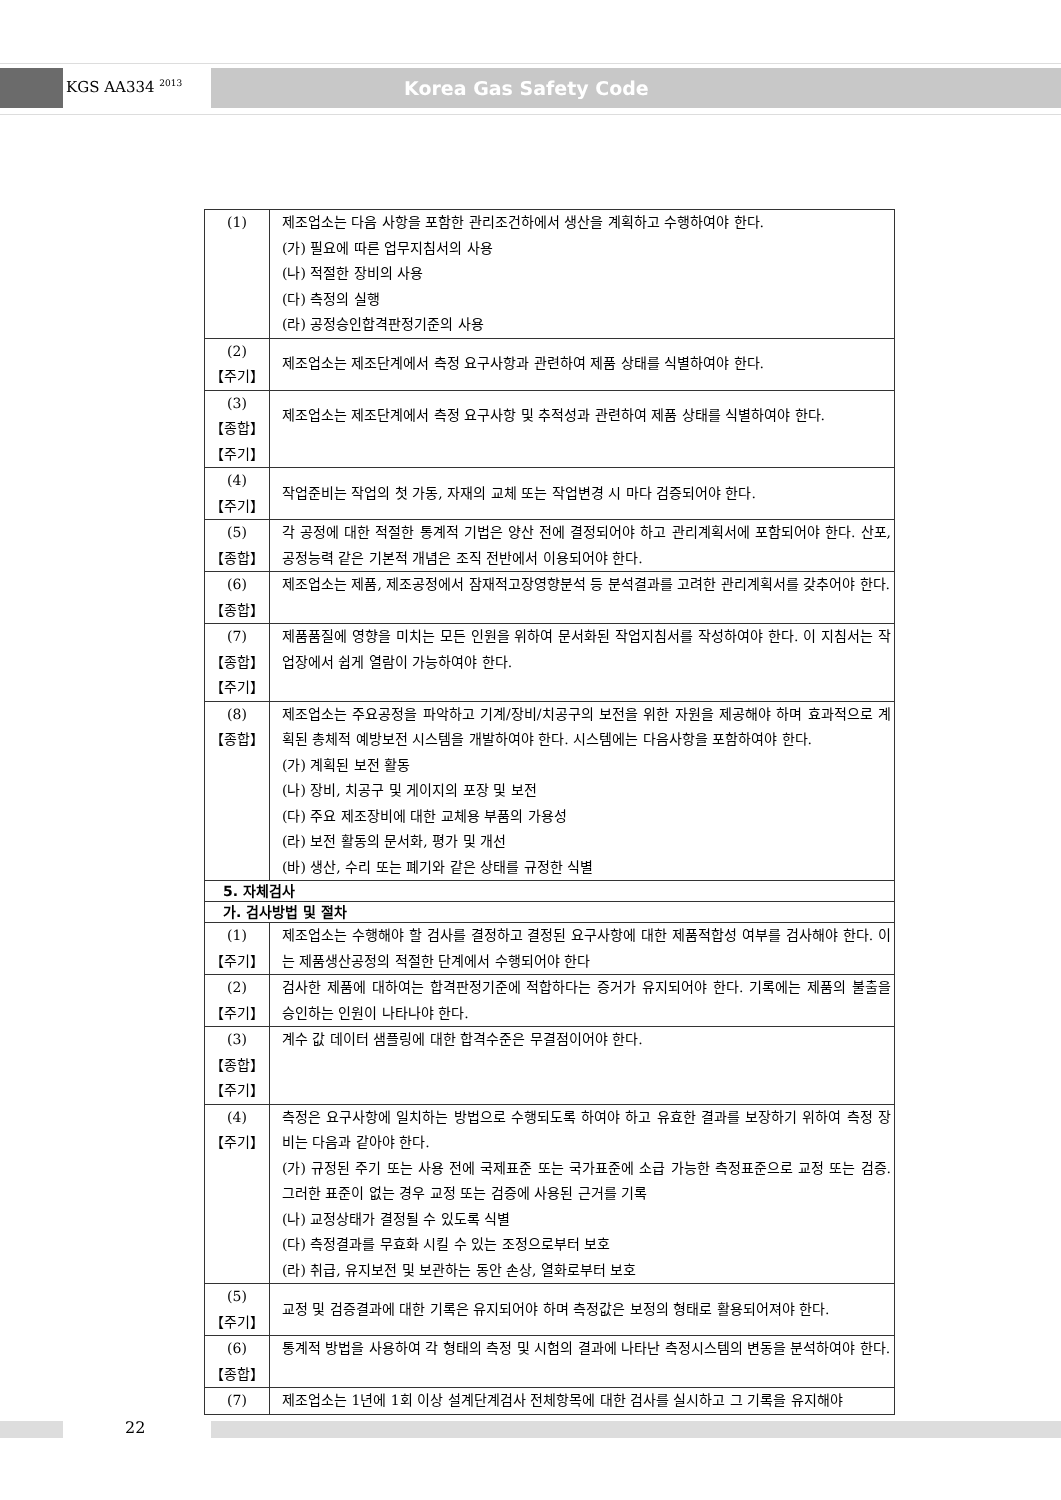KGS AA334 <sup>2013</sup> Korea Gas Safety Code
| (1) | 제조업소는 다음 사항을 포함한 관리조건하에서 생산을 계획하고 수행하여야 한다. (가) 필요에 따른 업무지침서의 사용 (나) 적절한 장비의 사용 (다) 측정의 실행 (라) 공정승인합격판정기준의 사용 |
| (2) 【주기】 | 제조업소는 제조단계에서 측정 요구사항과 관련하여 제품 상태를 식별하여야 한다. |
| (3) 【종합】 【주기】 | 제조업소는 제조단계에서 측정 요구사항 및 추적성과 관련하여 제품 상태를 식별하여야 한다. |
| (4) 【주기】 | 작업준비는 작업의 첫 가동, 자재의 교체 또는 작업변경 시 마다 검증되어야 한다. |
| (5) 【종합】 | 각 공정에 대한 적절한 통계적 기법은 양산 전에 결정되어야 하고 관리계획서에 포함되어야 한다. 산포, 공정능력 같은 기본적 개념은 조직 전반에서 이용되어야 한다. |
| (6) 【종합】 | 제조업소는 제품, 제조공정에서 잠재적고장영향분석 등 분석결과를 고려한 관리계획서를 갖추어야 한다. |
| (7) 【종합】 【주기】 | 제품품질에 영향을 미치는 모든 인원을 위하여 문서화된 작업지침서를 작성하여야 한다. 이 지침서는 작업장에서 쉽게 열람이 가능하여야 한다. |
| (8) 【종합】 | 제조업소는 주요공정을 파악하고 기계/장비/치공구의 보전을 위한 자원을 제공해야 하며 효과적으로 계획된 총체적 예방보전 시스템을 개발하여야 한다. 시스템에는 다음사항을 포함하여야 한다. (가) 계획된 보전 활동 (나) 장비, 치공구 및 게이지의 포장 및 보전 (다) 주요 제조장비에 대한 교체용 부품의 가용성 (라) 보전 활동의 문서화, 평가 및 개선 (바) 생산, 수리 또는 폐기와 같은 상태를 규정한 식별 |
| 5. 자체검사 | |
| 가. 검사방법 및 절차 | |
| (1) 【주기】 | 제조업소는 수행해야 할 검사를 결정하고 결정된 요구사항에 대한 제품적합성 여부를 검사해야 한다. 이는 제품생산공정의 적절한 단계에서 수행되어야 한다 |
| (2) 【주기】 | 검사한 제품에 대하여는 합격판정기준에 적합하다는 증거가 유지되어야 한다. 기록에는 제품의 불출을 승인하는 인원이 나타나야 한다. |
| (3) 【종합】 【주기】 | 계수 값 데이터 샘플링에 대한 합격수준은 무결점이어야 한다. |
| (4) 【주기】 | 측정은 요구사항에 일치하는 방법으로 수행되도록 하여야 하고 유효한 결과를 보장하기 위하여 측정 장비는 다음과 같아야 한다. (가) 규정된 주기 또는 사용 전에 국제표준 또는 국가표준에 소급 가능한 측정표준으로 교정 또는 검증. 그러한 표준이 없는 경우 교정 또는 검증에 사용된 근거를 기록 (나) 교정상태가 결정될 수 있도록 식별 (다) 측정결과를 무효화 시킬 수 있는 조정으로부터 보호 (라) 취급, 유지보전 및 보관하는 동안 손상, 열화로부터 보호 |
| (5) 【주기】 | 교정 및 검증결과에 대한 기록은 유지되어야 하며 측정값은 보정의 형태로 활용되어져야 한다. |
| (6) 【종합】 | 통계적 방법을 사용하여 각 형태의 측정 및 시험의 결과에 나타난 측정시스템의 변동을 분석하여야 한다. |
| (7) | 제조업소는 1년에 1회 이상 설계단계검사 전체항목에 대한 검사를 실시하고 그 기록을 유지해야 |
22